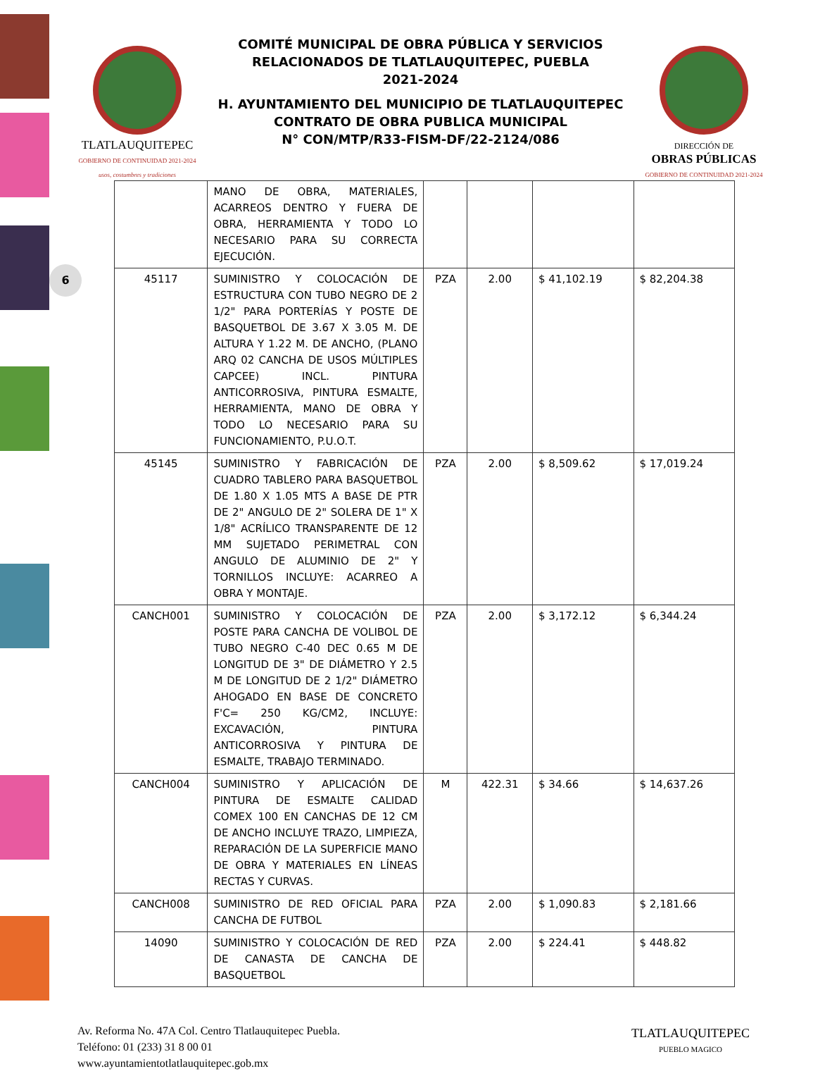6
TLATLAUQUITEPEC
GOBIERNO DE CONTINUIDAD 2021-2024
usos, costumbres y tradiciones
COMITÉ MUNICIPAL DE OBRA PÚBLICA Y SERVICIOS
RELACIONADOS DE TLATLAUQUITEPEC, PUEBLA
2021-2024
H. AYUNTAMIENTO DEL MUNICIPIO DE TLATLAUQUITEPEC
CONTRATO DE OBRA PUBLICA MUNICIPAL
N° CON/MTP/R33-FISM-DF/22-2124/086
DIRECCIÓN DE
OBRAS PÚBLICAS
GOBIERNO DE CONTINUIDAD 2021-2024
| | MANO DE OBRA, MATERIALES, ACARREOS DENTRO Y FUERA DE OBRA, HERRAMIENTA Y TODO LO NECESARIO PARA SU CORRECTA EJECUCIÓN. | | | | |
| 45117 | SUMINISTRO Y COLOCACIÓN DE ESTRUCTURA CON TUBO NEGRO DE 2 1/2" PARA PORTERÍAS Y POSTE DE BASQUETBOL DE 3.67 X 3.05 M. DE ALTURA Y 1.22 M. DE ANCHO, (PLANO ARQ 02 CANCHA DE USOS MÚLTIPLES CAPCEE) INCL. PINTURA ANTICORROSIVA, PINTURA ESMALTE, HERRAMIENTA, MANO DE OBRA Y TODO LO NECESARIO PARA SU FUNCIONAMIENTO, P.U.O.T. | PZA | 2.00 | $ 41,102.19 | $ 82,204.38 |
| 45145 | SUMINISTRO Y FABRICACIÓN DE CUADRO TABLERO PARA BASQUETBOL DE 1.80 X 1.05 MTS A BASE DE PTR DE 2" ANGULO DE 2" SOLERA DE 1" X 1/8" ACRÍLICO TRANSPARENTE DE 12 MM SUJETADO PERIMETRAL CON ANGULO DE ALUMINIO DE 2" Y TORNILLOS INCLUYE: ACARREO A OBRA Y MONTAJE. | PZA | 2.00 | $ 8,509.62 | $ 17,019.24 |
| CANCH001 | SUMINISTRO Y COLOCACIÓN DE POSTE PARA CANCHA DE VOLIBOL DE TUBO NEGRO C-40 DEC 0.65 M DE LONGITUD DE 3" DE DIÁMETRO Y 2.5 M DE LONGITUD DE 2 1/2" DIÁMETRO AHOGADO EN BASE DE CONCRETO F'C= 250 KG/CM2, INCLUYE: EXCAVACIÓN, PINTURA ANTICORROSIVA Y PINTURA DE ESMALTE, TRABAJO TERMINADO. | PZA | 2.00 | $ 3,172.12 | $ 6,344.24 |
| CANCH004 | SUMINISTRO Y APLICACIÓN DE PINTURA DE ESMALTE CALIDAD COMEX 100 EN CANCHAS DE 12 CM DE ANCHO INCLUYE TRAZO, LIMPIEZA, REPARACIÓN DE LA SUPERFICIE MANO DE OBRA Y MATERIALES EN LÍNEAS RECTAS Y CURVAS. | M | 422.31 | $ 34.66 | $ 14,637.26 |
| CANCH008 | SUMINISTRO DE RED OFICIAL PARA CANCHA DE FUTBOL | PZA | 2.00 | $ 1,090.83 | $ 2,181.66 |
| 14090 | SUMINISTRO Y COLOCACIÓN DE RED DE CANASTA DE CANCHA DE BASQUETBOL | PZA | 2.00 | $ 224.41 | $ 448.82 |
Av. Reforma No. 47A Col. Centro Tlatlauquitepec Puebla.
Teléfono: 01 (233) 31 8 00 01
www.ayuntamientotlatlauquitepec.gob.mx
TLATLAUQUITEPEC
PUEBLO MAGICO